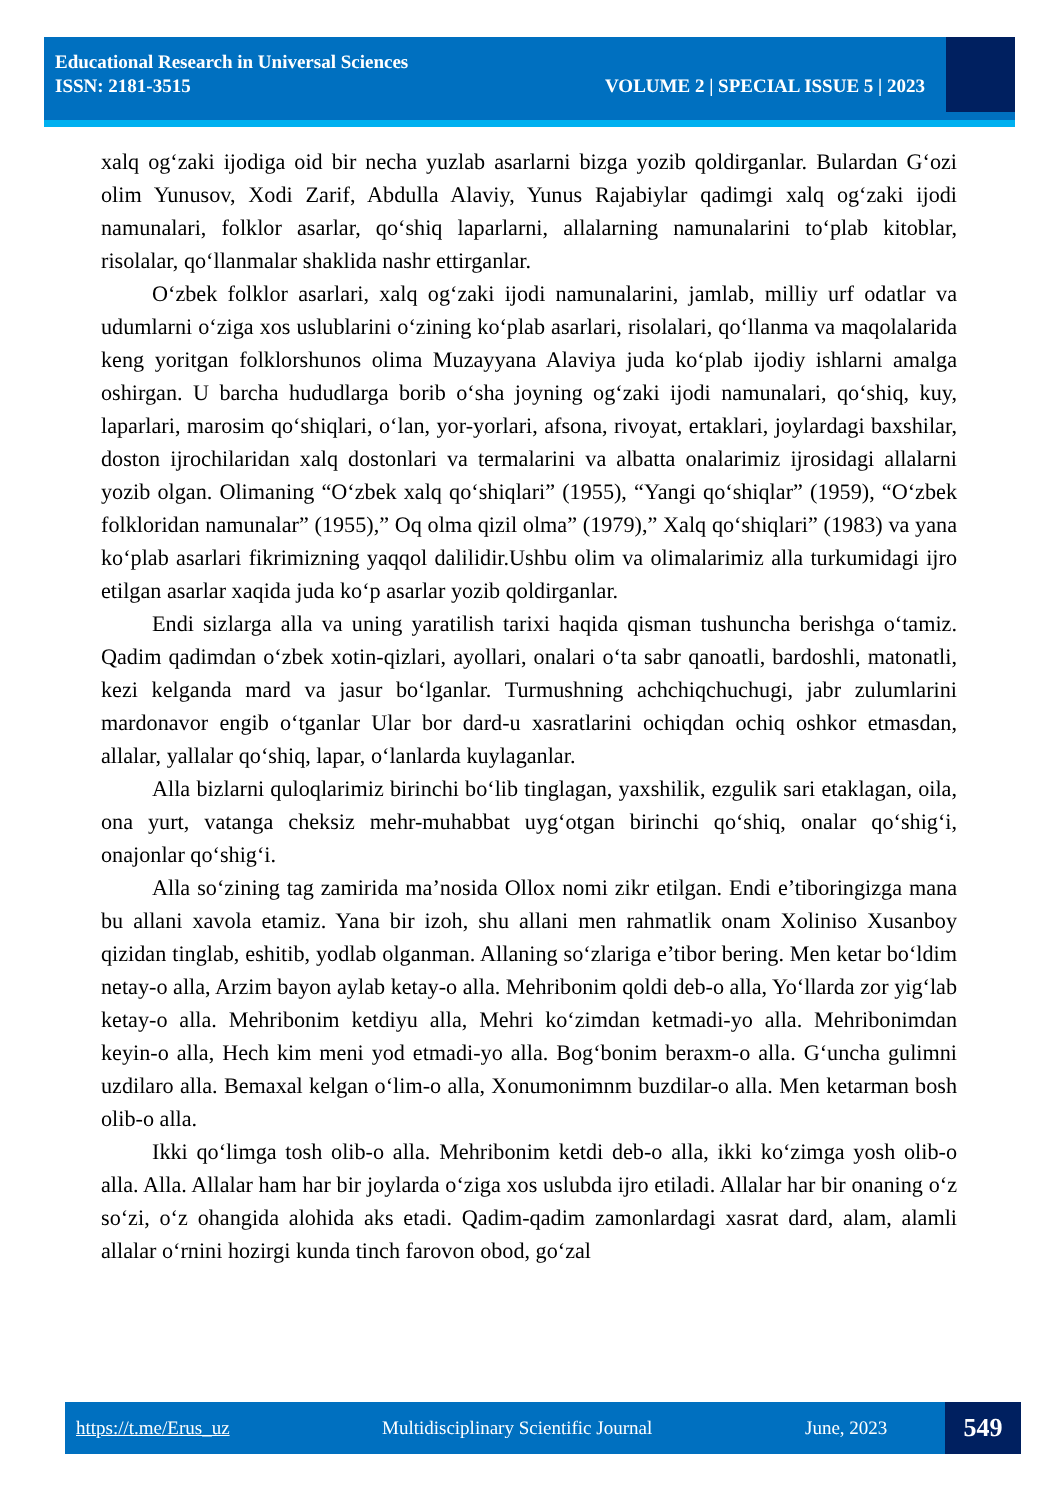Educational Research in Universal Sciences
ISSN: 2181-3515
VOLUME 2 | SPECIAL ISSUE 5 | 2023
xalq og‘zaki ijodiga oid bir necha yuzlab asarlarni bizga yozib qoldirganlar. Bulardan G‘ozi olim Yunusov, Xodi Zarif, Abdulla Alaviy, Yunus Rajabiylar qadimgi xalq og‘zaki ijodi namunalari, folklor asarlar, qo‘shiq laparlarni, allalarning namunalarini to‘plab kitoblar, risolalar, qo‘llanmalar shaklida nashr ettirganlar.
O‘zbek folklor asarlari, xalq og‘zaki ijodi namunalarini, jamlab, milliy urf odatlar va udumlarni o‘ziga xos uslublarini o‘zining ko‘plab asarlari, risolalari, qo‘llanma va maqolalarida keng yoritgan folklorshunos olima Muzayyana Alaviya juda ko‘plab ijodiy ishlarni amalga oshirgan. U barcha hududlarga borib o‘sha joyning og‘zaki ijodi namunalari, qo‘shiq, kuy, laparlari, marosim qo‘shiqlari, o‘lan, yor-yorlari, afsona, rivoyat, ertaklari, joylardagi baxshilar, doston ijrochilaridan xalq dostonlari va termalarini va albatta onalarimiz ijrosidagi allalarni yozib olgan. Olimaning “O‘zbek xalq qo‘shiqlari” (1955), “Yangi qo‘shiqlar” (1959), “O‘zbek folkloridan namunalar” (1955),” Oq olma qizil olma” (1979),” Xalq qo‘shiqlari” (1983) va yana ko‘plab asarlari fikrimizning yaqqol dalilidir.Ushbu olim va olimalarimiz alla turkumidagi ijro etilgan asarlar xaqida juda ko‘p asarlar yozib qoldirganlar.
Endi sizlarga alla va uning yaratilish tarixi haqida qisman tushuncha berishga o‘tamiz. Qadim qadimdan o‘zbek xotin-qizlari, ayollari, onalari o‘ta sabr qanoatli, bardoshli, matonatli, kezi kelganda mard va jasur bo‘lganlar. Turmushning achchiqchuchugi, jabr zulumlarini mardonavor engib o‘tganlar Ular bor dard-u xasratlarini ochiqdan ochiq oshkor etmasdan, allalar, yallalar qo‘shiq, lapar, o‘lanlarda kuylaganlar.
Alla bizlarni quloqlarimiz birinchi bo‘lib tinglagan, yaxshilik, ezgulik sari etaklagan, oila, ona yurt, vatanga cheksiz mehr-muhabbat uyg‘otgan birinchi qo‘shiq, onalar qo‘shig‘i, onajonlar qo‘shig‘i.
Alla so‘zining tag zamirida ma’nosida Ollox nomi zikr etilgan. Endi e’tiboringizga mana bu allani xavola etamiz. Yana bir izoh, shu allani men rahmatlik onam Xoliniso Xusanboy qizidan tinglab, eshitib, yodlab olganman. Allaning so‘zlariga e’tibor bering. Men ketar bo‘ldim netay-o alla, Arzim bayon aylab ketay-o alla. Mehribonim qoldi deb-o alla, Yo‘llarda zor yig‘lab ketay-o alla. Mehribonim ketdiyu alla, Mehri ko‘zimdan ketmadi-yo alla. Mehribonimdan keyin-o alla, Hech kim meni yod etmadi-yo alla. Bog‘bonim beraxm-o alla. G‘uncha gulimni uzdilaro alla. Bemaxal kelgan o‘lim-o alla, Xonumonimnm buzdilar-o alla. Men ketarman bosh olib-o alla.
Ikki qo‘limga tosh olib-o alla. Mehribonim ketdi deb-o alla, ikki ko‘zimga yosh olib-o alla. Alla. Allalar ham har bir joylarda o‘ziga xos uslubda ijro etiladi. Allalar har bir onaning o‘z so‘zi, o‘z ohangida alohida aks etadi. Qadim-qadim zamonlardagi xasrat dard, alam, alamli allalar o‘rnini hozirgi kunda tinch farovon obod, go‘zal
https://t.me/Erus_uz Multidisciplinary Scientific Journal June, 2023 549